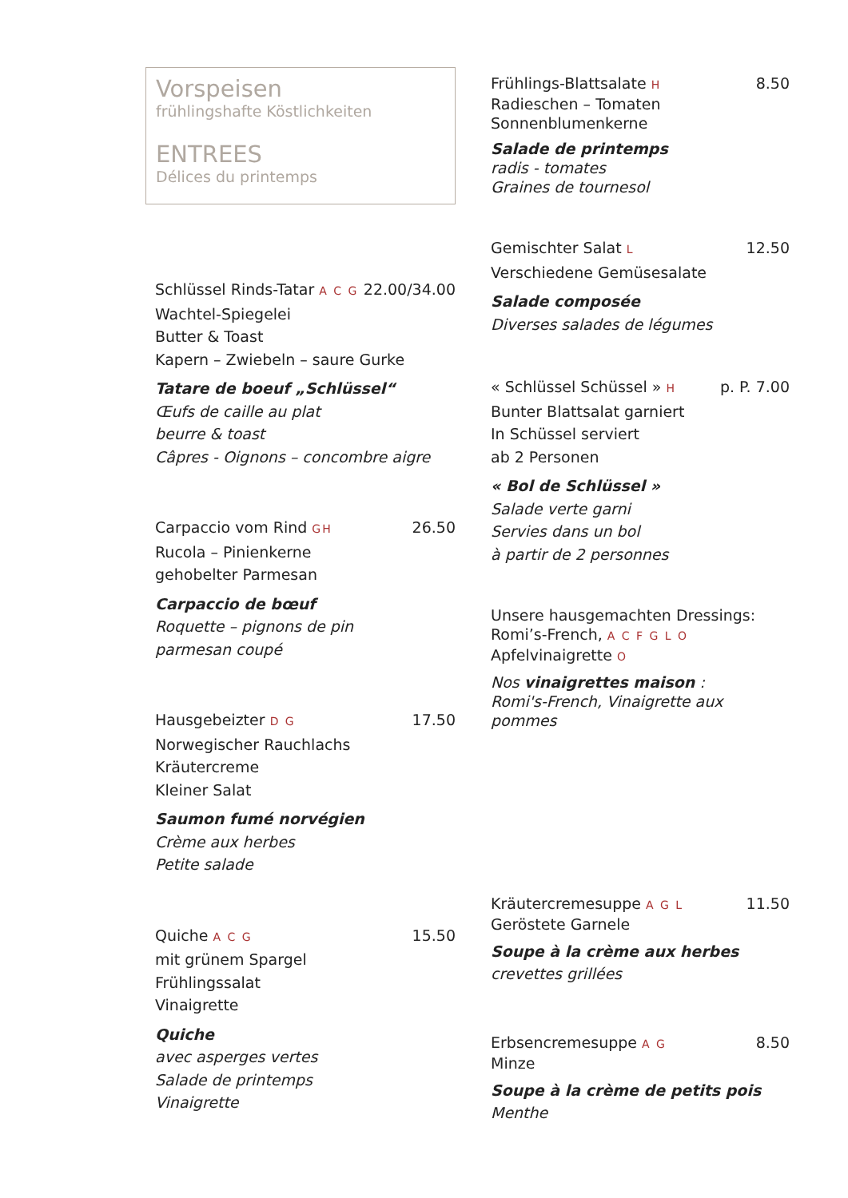Vorspeisen
frühlingshafte Köstlichkeiten
ENTREES
Délices du printemps
Schlüssel Rinds-Tatar A C G 22.00/34.00
Wachtel-Spiegelei
Butter & Toast
Kapern – Zwiebeln – saure Gurke
Tatare de boeuf „Schlüssel“
Œufs de caille au plat
beurre & toast
Câpres - Oignons – concombre aigre
Carpaccio vom Rind GH 26.50
Rucola – Pinienkerne
gehobelter Parmesan
Carpaccio de bœuf
Roquette – pignons de pin
parmesan coupé
Hausgebeizter D G 17.50
Norwegischer Rauchlachs
Kräutercreme
Kleiner Salat
Saumon fumé norvégien
Crème aux herbes
Petite salade
Quiche A C G 15.50
mit grünem Spargel
Frühlingssalat
Vinaigrette
Quiche
avec asperges vertes
Salade de printemps
Vinaigrette
Frühlings-Blattsalate H 8.50
Radieschen – Tomaten
Sonnenblumenkerne
Salade de printemps
radis - tomates
Graines de tournesol
Gemischter Salat L 12.50
Verschiedene Gemüsesalate
Salade composée
Diverses salades de légumes
« Schlüssel Schüssel » H p. P. 7.00
Bunter Blattsalat garniert
In Schüssel serviert
ab 2 Personen
« Bol de Schlüssel »
Salade verte garni
Servies dans un bol
à partir de 2 personnes
Unsere hausgemachten Dressings:
Romi’s-French, A C F G L O
Apfelvinaigrette O
Nos vinaigrettes maison :
Romi's-French, Vinaigrette aux pommes
Kräutercremesuppe A G L 11.50
Geröstete Garnele
Soupe à la crème aux herbes
crevettes grillées
Erbsencremesuppe A G 8.50
Minze
Soupe à la crème de petits pois
Menthe